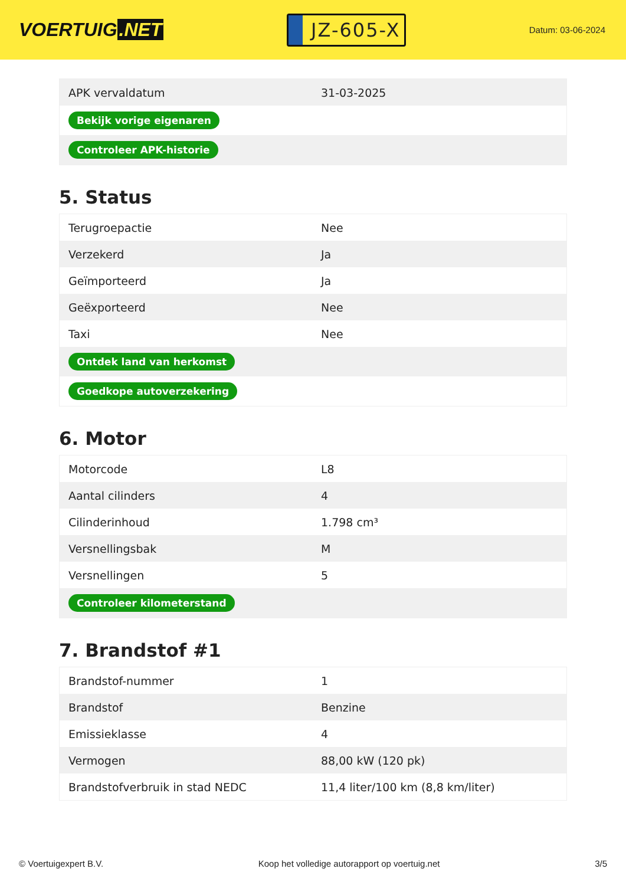VOERTUIG.NET
JZ-605-X
Datum: 03-06-2024
| APK vervaldatum | 31-03-2025 |
| Bekijk vorige eigenaren | |
| Controleer APK-historie | |
5. Status
| Terugroepactie | Nee |
| Verzekerd | Ja |
| Geïmporteerd | Ja |
| Geëxporteerd | Nee |
| Taxi | Nee |
| Ontdek land van herkomst | |
| Goedkope autoverzekering | |
6. Motor
| Motorcode | L8 |
| Aantal cilinders | 4 |
| Cilinderinhoud | 1.798 cm³ |
| Versnellingsbak | M |
| Versnellingen | 5 |
| Controleer kilometerstand | |
7. Brandstof #1
| Brandstof-nummer | 1 |
| Brandstof | Benzine |
| Emissieklasse | 4 |
| Vermogen | 88,00 kW (120 pk) |
| Brandstofverbruik in stad NEDC | 11,4 liter/100 km (8,8 km/liter) |
© Voertuigexpert B.V. Koop het volledige autorapport op voertuig.net 3/5